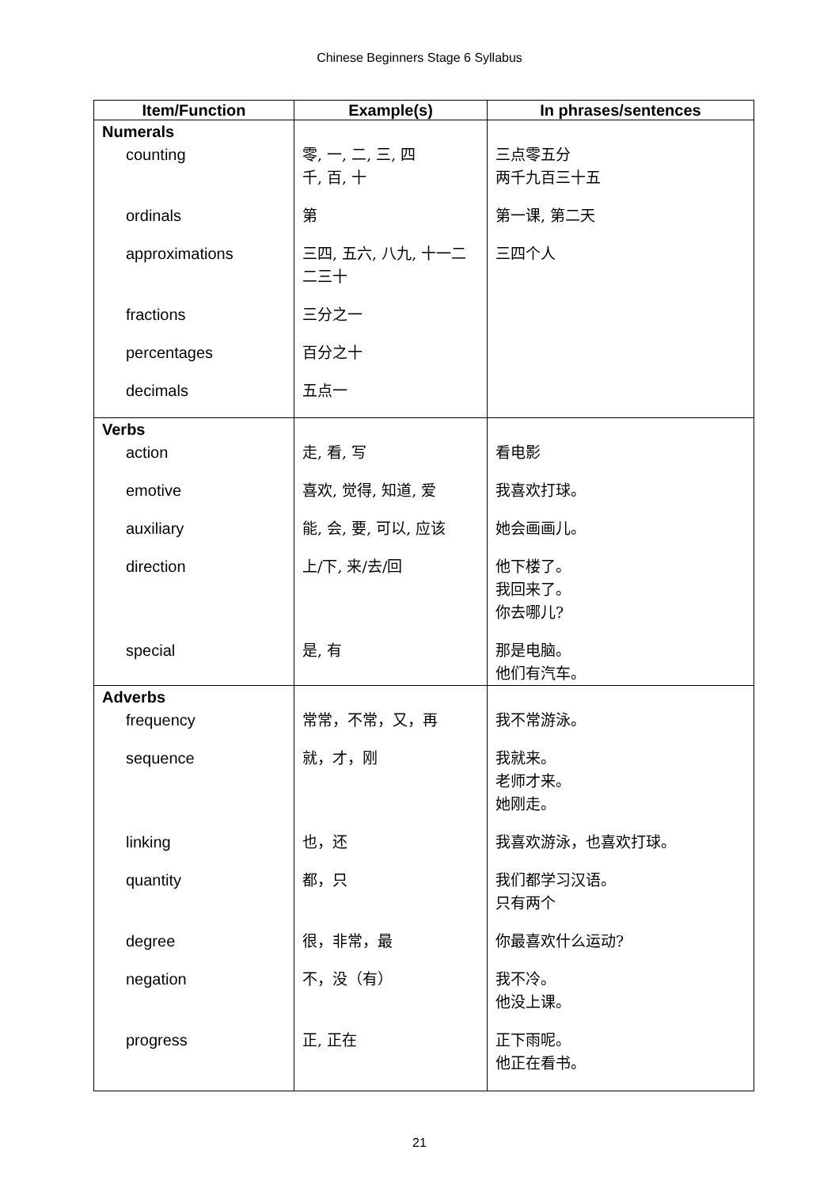Chinese Beginners Stage 6 Syllabus
| Item/Function | Example(s) | In phrases/sentences |
| --- | --- | --- |
| Numerals | | |
| counting | 零, 一, 二, 三, 四 千, 百, 十 | 三点零五分 两千九百三十五 |
| ordinals | 第 | 第一课, 第二天 |
| approximations | 三四, 五六, 八九, 十一二 二三十 | 三四个人 |
| fractions | 三分之一 | |
| percentages | 百分之十 | |
| decimals | 五点一 | |
| Verbs | | |
| action | 走, 看, 写 | 看电影 |
| emotive | 喜欢, 觉得, 知道, 爱 | 我喜欢打球。 |
| auxiliary | 能, 会, 要, 可以, 应该 | 她会画画儿。 |
| direction | 上/下, 来/去/回 | 他下楼了。 我回来了。 你去哪儿? |
| special | 是, 有 | 那是电脑。 他们有汽车。 |
| Adverbs | | |
| frequency | 常常，不常，又，再 | 我不常游泳。 |
| sequence | 就，才，刚 | 我就来。 老师才来。 她刚走。 |
| linking | 也，还 | 我喜欢游泳，也喜欢打球。 |
| quantity | 都，只 | 我们都学习汉语。 只有两个 |
| degree | 很，非常，最 | 你最喜欢什么运动? |
| negation | 不，没（有） | 我不冷。 他没上课。 |
| progress | 正, 正在 | 正下雨呢。 他正在看书。 |
21